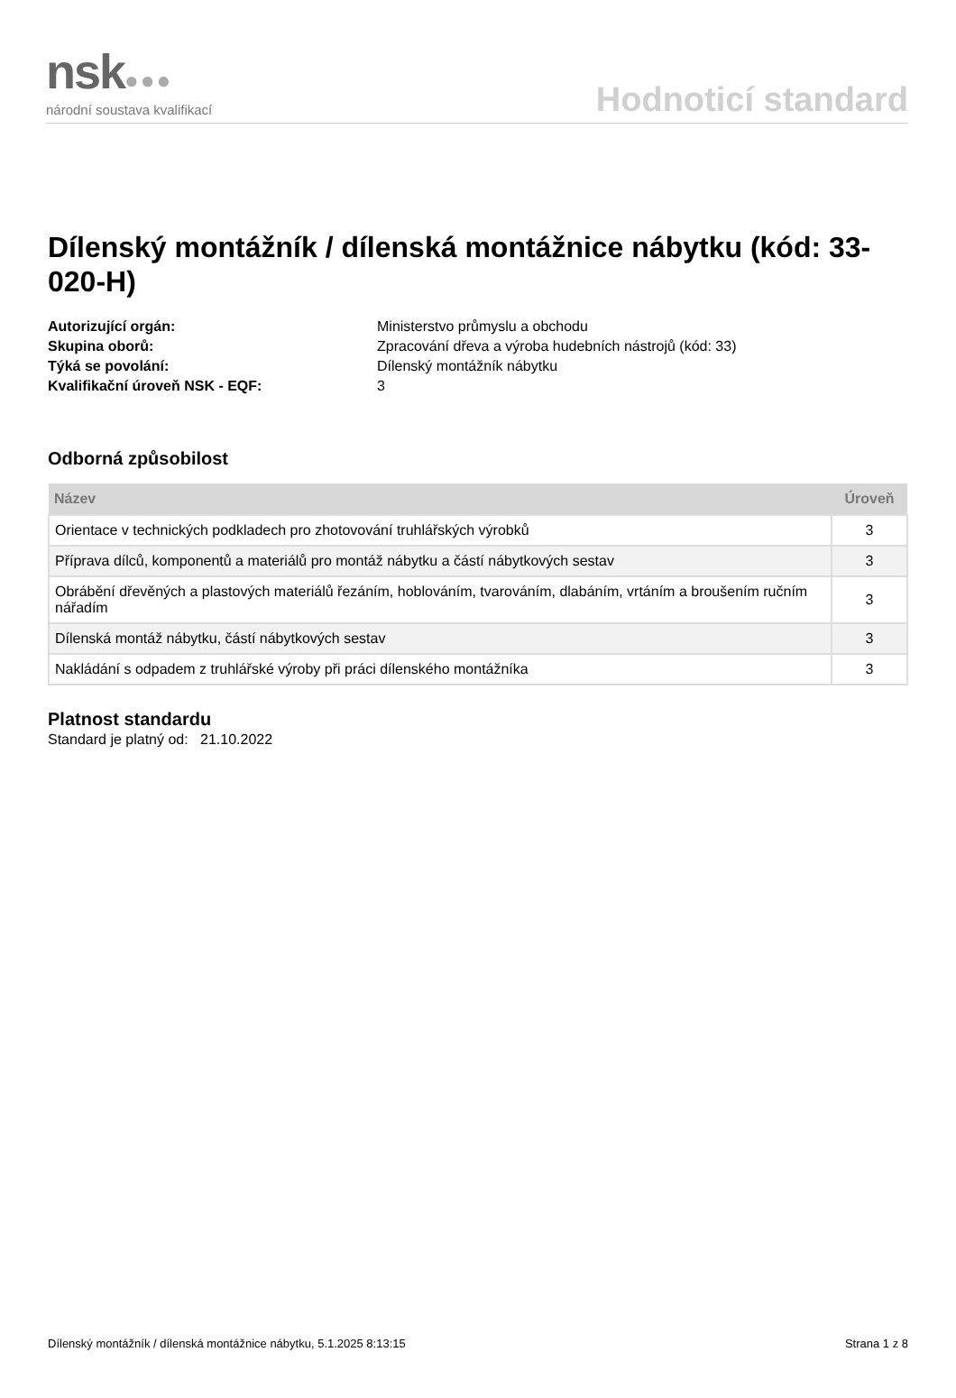nsk●●●
národní soustava kvalifikací
Hodnoticí standard
Dílenský montážník / dílenská montážnice nábytku (kód: 33-020-H)
Autorizující orgán: Ministerstvo průmyslu a obchodu Skupina oborů: Zpracování dřeva a výroba hudebních nástrojů (kód: 33) Týká se povolání: Dílenský montážník nábytku Kvalifikační úroveň NSK - EQF: 3
Odborná způsobilost
| Název | Úroveň |
| --- | --- |
| Orientace v technických podkladech pro zhotovování truhlářských výrobků | 3 |
| Příprava dílců, komponentů a materiálů pro montáž nábytku a částí nábytkových sestav | 3 |
| Obrábění dřevěných a plastových materiálů řezáním, hoblováním, tvarováním, dlabáním, vrtáním a broušením ručním nářadím | 3 |
| Dílenská montáž nábytku, částí nábytkových sestav | 3 |
| Nakládání s odpadem z truhlářské výroby při práci dílenského montážníka | 3 |
Platnost standardu
Standard je platný od: 21.10.2022
Dílenský montážník / dílenská montážnice nábytku, 5.1.2025 8:13:15 Strana 1 z 8